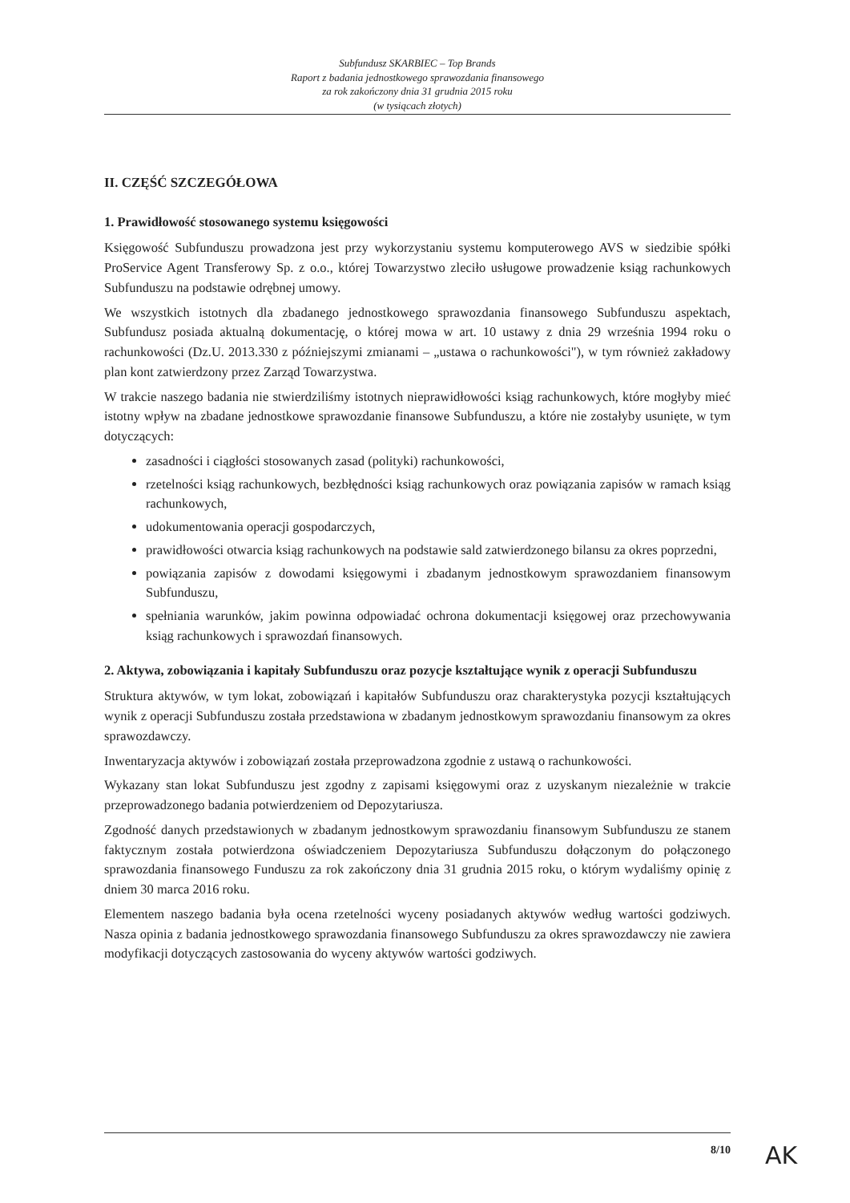Subfundusz SKARBIEC – Top Brands
Raport z badania jednostkowego sprawozdania finansowego
za rok zakończony dnia 31 grudnia 2015 roku
(w tysiącach złotych)
II. CZĘŚĆ SZCZEGÓŁOWA
1. Prawidłowość stosowanego systemu księgowości
Księgowość Subfunduszu prowadzona jest przy wykorzystaniu systemu komputerowego AVS w siedzibie spółki ProService Agent Transferowy Sp. z o.o., której Towarzystwo zleciło usługowe prowadzenie ksiąg rachunkowych Subfunduszu na podstawie odrębnej umowy.
We wszystkich istotnych dla zbadanego jednostkowego sprawozdania finansowego Subfunduszu aspektach, Subfundusz posiada aktualną dokumentację, o której mowa w art. 10 ustawy z dnia 29 września 1994 roku o rachunkowości (Dz.U. 2013.330 z późniejszymi zmianami – „ustawa o rachunkowości"), w tym również zakładowy plan kont zatwierdzony przez Zarząd Towarzystwa.
W trakcie naszego badania nie stwierdziliśmy istotnych nieprawidłowości ksiąg rachunkowych, które mogłyby mieć istotny wpływ na zbadane jednostkowe sprawozdanie finansowe Subfunduszu, a które nie zostałyby usunięte, w tym dotyczących:
zasadności i ciągłości stosowanych zasad (polityki) rachunkowości,
rzetelności ksiąg rachunkowych, bezbłędności ksiąg rachunkowych oraz powiązania zapisów w ramach ksiąg rachunkowych,
udokumentowania operacji gospodarczych,
prawidłowości otwarcia ksiąg rachunkowych na podstawie sald zatwierdzonego bilansu za okres poprzedni,
powiązania zapisów z dowodami księgowymi i zbadanym jednostkowym sprawozdaniem finansowym Subfunduszu,
spełniania warunków, jakim powinna odpowiadać ochrona dokumentacji księgowej oraz przechowywania ksiąg rachunkowych i sprawozdań finansowych.
2. Aktywa, zobowiązania i kapitały Subfunduszu oraz pozycje kształtujące wynik z operacji Subfunduszu
Struktura aktywów, w tym lokat, zobowiązań i kapitałów Subfunduszu oraz charakterystyka pozycji kształtujących wynik z operacji Subfunduszu została przedstawiona w zbadanym jednostkowym sprawozdaniu finansowym za okres sprawozdawczy.
Inwentaryzacja aktywów i zobowiązań została przeprowadzona zgodnie z ustawą o rachunkowości.
Wykazany stan lokat Subfunduszu jest zgodny z zapisami księgowymi oraz z uzyskanym niezależnie w trakcie przeprowadzonego badania potwierdzeniem od Depozytariusza.
Zgodność danych przedstawionych w zbadanym jednostkowym sprawozdaniu finansowym Subfunduszu ze stanem faktycznym została potwierdzona oświadczeniem Depozytariusza Subfunduszu dołączonym do połączonego sprawozdania finansowego Funduszu za rok zakończony dnia 31 grudnia 2015 roku, o którym wydaliśmy opinię z dniem 30 marca 2016 roku.
Elementem naszego badania była ocena rzetelności wyceny posiadanych aktywów według wartości godziwych. Nasza opinia z badania jednostkowego sprawozdania finansowego Subfunduszu za okres sprawozdawczy nie zawiera modyfikacji dotyczących zastosowania do wyceny aktywów wartości godziwych.
8/10 AK